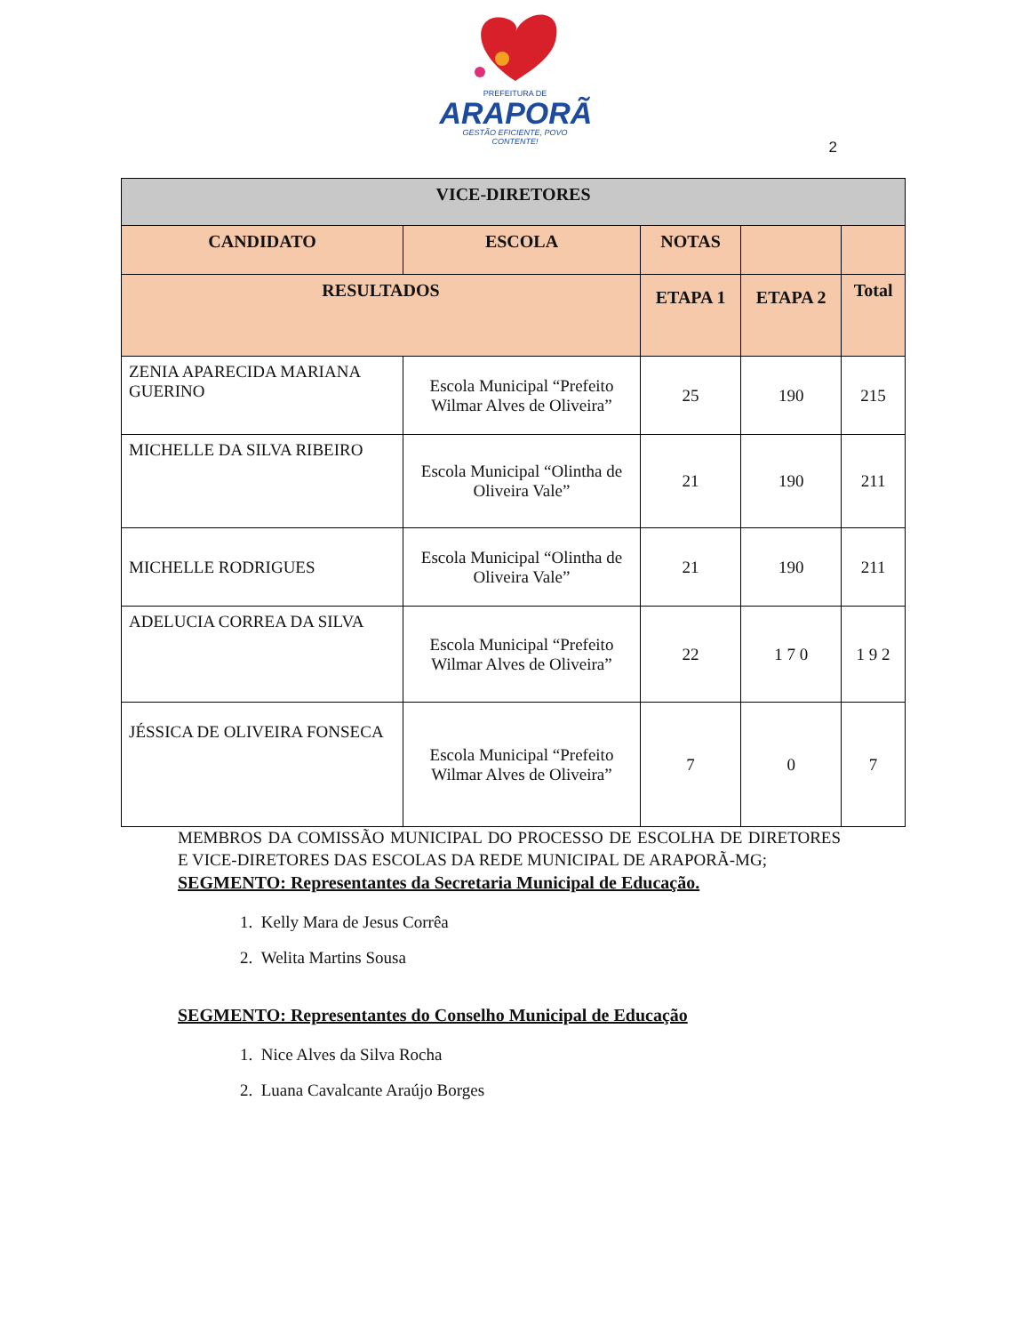PREFEITURA DE
ARAPORÃ
GESTÃO EFICIENTE, POVO CONTENTE!
2
| VICE-DIRETORES | | | | |
| --- | --- | --- | --- | --- |
| CANDIDATO | ESCOLA | NOTAS | | |
| RESULTADOS | | ETAPA 1 | ETAPA 2 | Total |
| ZENIA APARECIDA MARIANA GUERINO | Escola Municipal “Prefeito Wilmar Alves de Oliveira” | 25 | 190 | 215 |
| MICHELLE DA SILVA RIBEIRO | Escola Municipal “Olintha de Oliveira Vale” | 21 | 190 | 211 |
| MICHELLE RODRIGUES | Escola Municipal “Olintha de Oliveira Vale” | 21 | 190 | 211 |
| ADELUCIA CORREA DA SILVA | Escola Municipal “Prefeito Wilmar Alves de Oliveira” | 22 | 1 7 0 | 1 9 2 |
| JÉSSICA DE OLIVEIRA FONSECA | Escola Municipal “Prefeito Wilmar Alves de Oliveira” | 7 | 0 | 7 |
MEMBROS DA COMISSÃO MUNICIPAL DO PROCESSO DE ESCOLHA DE DIRETORES E VICE-DIRETORES DAS ESCOLAS DA REDE MUNICIPAL DE ARAPORÃ-MG;
SEGMENTO: Representantes da Secretaria Municipal de Educação.
1. Kelly Mara de Jesus Corrêa
2. Welita Martins Sousa
SEGMENTO: Representantes do Conselho Municipal de Educação
1. Nice Alves da Silva Rocha
2. Luana Cavalcante Araújo Borges